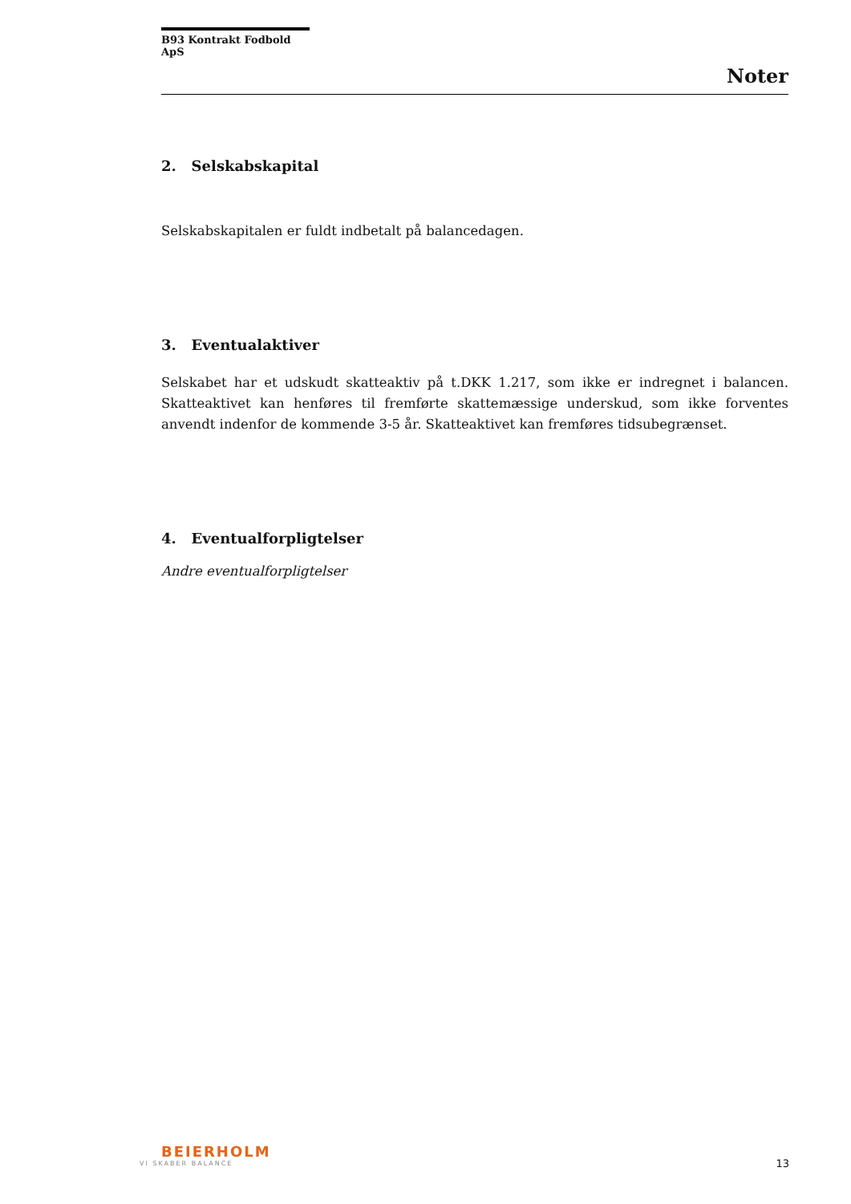B93 Kontrakt Fodbold ApS
Noter
2. Selskabskapital
Selskabskapitalen er fuldt indbetalt på balancedagen.
3. Eventualaktiver
Selskabet har et udskudt skatteaktiv på t.DKK 1.217, som ikke er indregnet i balancen. Skatteaktivet kan henføres til fremførte skattemæssige underskud, som ikke forventes anvendt indenfor de kommende 3-5 år. Skatteaktivet kan fremføres tidsubegrænset.
4. Eventualforpligtelser
Andre eventualforpligtelser
BEIERHOLM
VI SKABER BALANCE
13